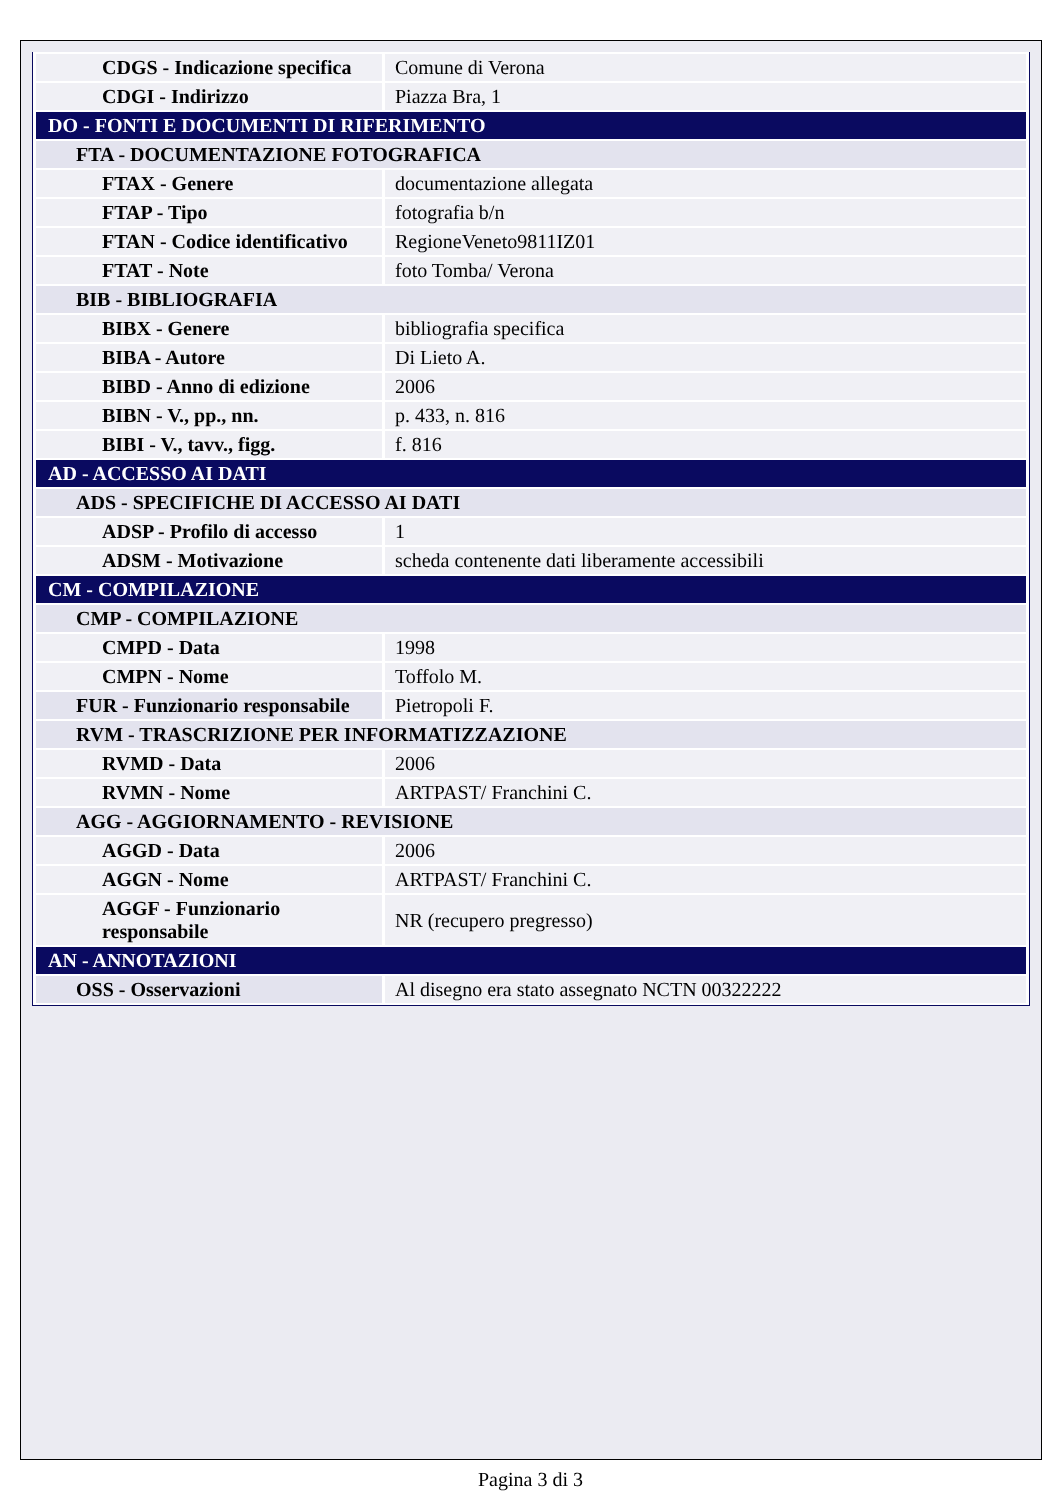| CDGS - Indicazione specifica | Comune di Verona |
| CDGI - Indirizzo | Piazza Bra, 1 |
| DO - FONTI E DOCUMENTI DI RIFERIMENTO | |
| FTA - DOCUMENTAZIONE FOTOGRAFICA | |
| FTAX - Genere | documentazione allegata |
| FTAP - Tipo | fotografia b/n |
| FTAN - Codice identificativo | RegioneVeneto9811IZ01 |
| FTAT - Note | foto Tomba/ Verona |
| BIB - BIBLIOGRAFIA | |
| BIBX - Genere | bibliografia specifica |
| BIBA - Autore | Di Lieto A. |
| BIBD - Anno di edizione | 2006 |
| BIBN - V., pp., nn. | p. 433, n. 816 |
| BIBI - V., tavv., figg. | f. 816 |
| AD - ACCESSO AI DATI | |
| ADS - SPECIFICHE DI ACCESSO AI DATI | |
| ADSP - Profilo di accesso | 1 |
| ADSM - Motivazione | scheda contenente dati liberamente accessibili |
| CM - COMPILAZIONE | |
| CMP - COMPILAZIONE | |
| CMPD - Data | 1998 |
| CMPN - Nome | Toffolo M. |
| FUR - Funzionario responsabile | Pietropoli F. |
| RVM - TRASCRIZIONE PER INFORMATIZZAZIONE | |
| RVMD - Data | 2006 |
| RVMN - Nome | ARTPAST/ Franchini C. |
| AGG - AGGIORNAMENTO - REVISIONE | |
| AGGD - Data | 2006 |
| AGGN - Nome | ARTPAST/ Franchini C. |
| AGGF - Funzionario responsabile | NR (recupero pregresso) |
| AN - ANNOTAZIONI | |
| OSS - Osservazioni | Al disegno era stato assegnato NCTN 00322222 |
Pagina 3 di 3